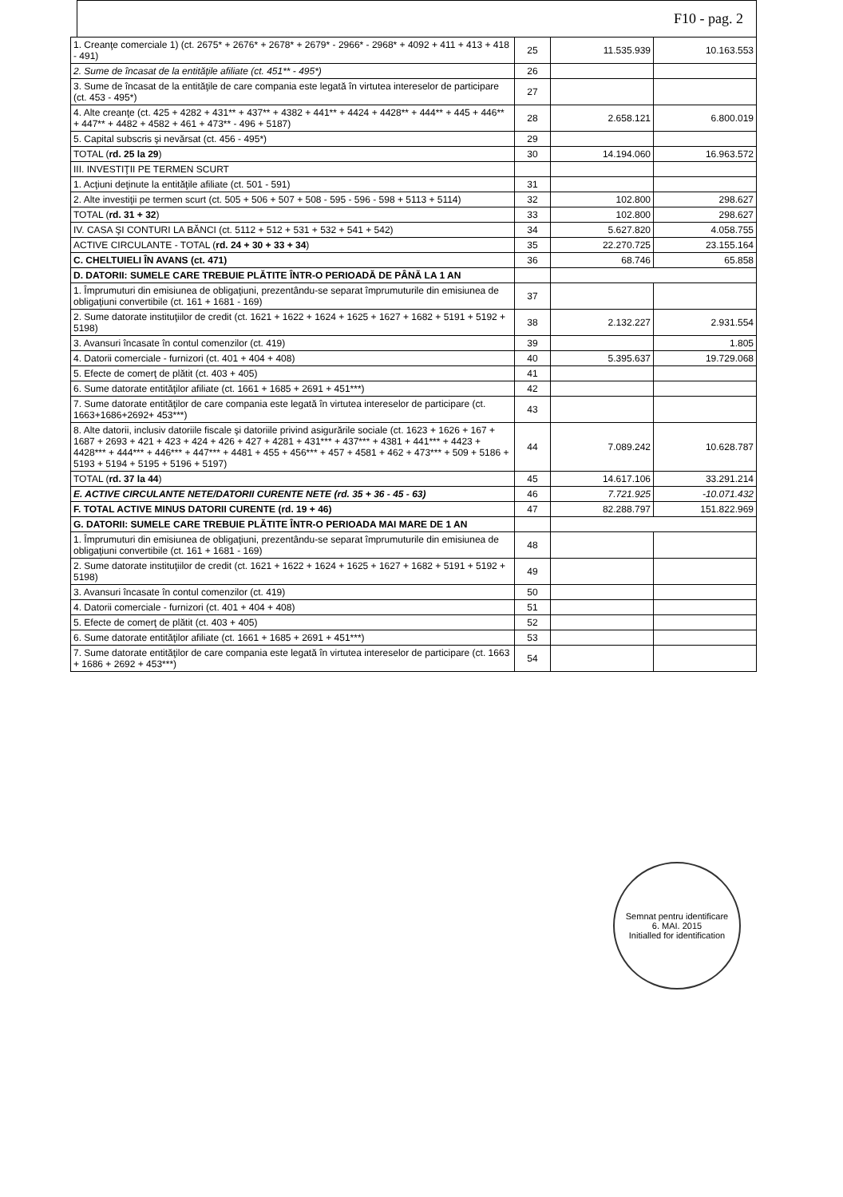F10 - pag. 2
| 1. Creanţe comerciale 1) (ct. 2675* + 2676* + 2678* + 2679* - 2966* - 2968* + 4092 + 411 + 413 + 418 - 491) | 25 | 11.535.939 | 10.163.553 |
| 2. Sume de încasat de la entităţile afiliate (ct. 451** - 495*) | 26 | | |
| 3. Sume de încasat de la entităţile de care compania este legată în virtutea intereselor de participare (ct. 453 - 495*) | 27 | | |
| 4. Alte creanţe (ct. 425 + 4282 + 431** + 437** + 4382 + 441** + 4424 + 4428** + 444** + 445 + 446** + 447** + 4482 + 4582 + 461 + 473** - 496 + 5187) | 28 | 2.658.121 | 6.800.019 |
| 5. Capital subscris şi nevărsat (ct. 456 - 495*) | 29 | | |
| TOTAL ( rd. 25 la 29 ) | 30 | 14.194.060 | 16.963.572 |
| III. INVESTIŢII PE TERMEN SCURT | | | |
| 1. Acţiuni deţinute la entităţile afiliate (ct. 501 - 591) | 31 | | |
| 2. Alte investiţii pe termen scurt (ct. 505 + 506 + 507 + 508 - 595 - 596 - 598 + 5113 + 5114) | 32 | 102.800 | 298.627 |
| TOTAL ( rd. 31 + 32 ) | 33 | 102.800 | 298.627 |
| IV. CASA ŞI CONTURI LA BĂNCI (ct. 5112 + 512 + 531 + 532 + 541 + 542) | 34 | 5.627.820 | 4.058.755 |
| ACTIVE CIRCULANTE - TOTAL ( rd. 24 + 30 + 33 + 34 ) | 35 | 22.270.725 | 23.155.164 |
| C. CHELTUIELI ÎN AVANS (ct. 471) | 36 | 68.746 | 65.858 |
| D. DATORII: SUMELE CARE TREBUIE PLĂTITE ÎNTR-O PERIOADĂ DE PÂNĂ LA 1 AN | | | |
| 1. Împrumuturi din emisiunea de obligaţiuni, prezentându-se separat împrumuturile din emisiunea de obligaţiuni convertibile (ct. 161 + 1681 - 169) | 37 | | |
| 2. Sume datorate instituţiilor de credit (ct. 1621 + 1622 + 1624 + 1625 + 1627 + 1682 + 5191 + 5192 + 5198) | 38 | 2.132.227 | 2.931.554 |
| 3. Avansuri încasate în contul comenzilor (ct. 419) | 39 | | 1.805 |
| 4. Datorii comerciale - furnizori (ct. 401 + 404 + 408) | 40 | 5.395.637 | 19.729.068 |
| 5. Efecte de comerţ de plătit (ct. 403 + 405) | 41 | | |
| 6. Sume datorate entităţilor afiliate (ct. 1661 + 1685 + 2691 + 451***) | 42 | | |
| 7. Sume datorate entităţilor de care compania este legată în virtutea intereselor de participare (ct. 1663+1686+2692+ 453***) | 43 | | |
| 8. Alte datorii, inclusiv datoriile fiscale şi datoriile privind asigurările sociale (ct. 1623 + 1626 + 167 + 1687 + 2693 + 421 + 423 + 424 + 426 + 427 + 4281 + 431*** + 437*** + 4381 + 441*** + 4423 + 4428*** + 444*** + 446*** + 447*** + 4481 + 455 + 456*** + 457 + 4581 + 462 + 473*** + 509 + 5186 + 5193 + 5194 + 5195 + 5196 + 5197) | 44 | 7.089.242 | 10.628.787 |
| TOTAL ( rd. 37 la 44 ) | 45 | 14.617.106 | 33.291.214 |
| E. ACTIVE CIRCULANTE NETE/DATORII CURENTE NETE (rd. 35 + 36 - 45 - 63) | 46 | 7.721.925 | -10.071.432 |
| F. TOTAL ACTIVE MINUS DATORII CURENTE (rd. 19 + 46) | 47 | 82.288.797 | 151.822.969 |
| G. DATORII: SUMELE CARE TREBUIE PLĂTITE ÎNTR-O PERIOADA MAI MARE DE 1 AN | | | |
| 1. Împrumuturi din emisiunea de obligaţiuni, prezentându-se separat împrumuturile din emisiunea de obligaţiuni convertibile (ct. 161 + 1681 - 169) | 48 | | |
| 2. Sume datorate instituţiilor de credit (ct. 1621 + 1622 + 1624 + 1625 + 1627 + 1682 + 5191 + 5192 + 5198) | 49 | | |
| 3. Avansuri încasate în contul comenzilor (ct. 419) | 50 | | |
| 4. Datorii comerciale - furnizori (ct. 401 + 404 + 408) | 51 | | |
| 5. Efecte de comerţ de plătit (ct. 403 + 405) | 52 | | |
| 6. Sume datorate entităţilor afiliate (ct. 1661 + 1685 + 2691 + 451***) | 53 | | |
| 7. Sume datorate entităţilor de care compania este legată în virtutea intereselor de participare (ct. 1663 + 1686 + 2692 + 453***) | 54 | | |
Semnat pentru identificare
6. MAI. 2015
Initialled for identification